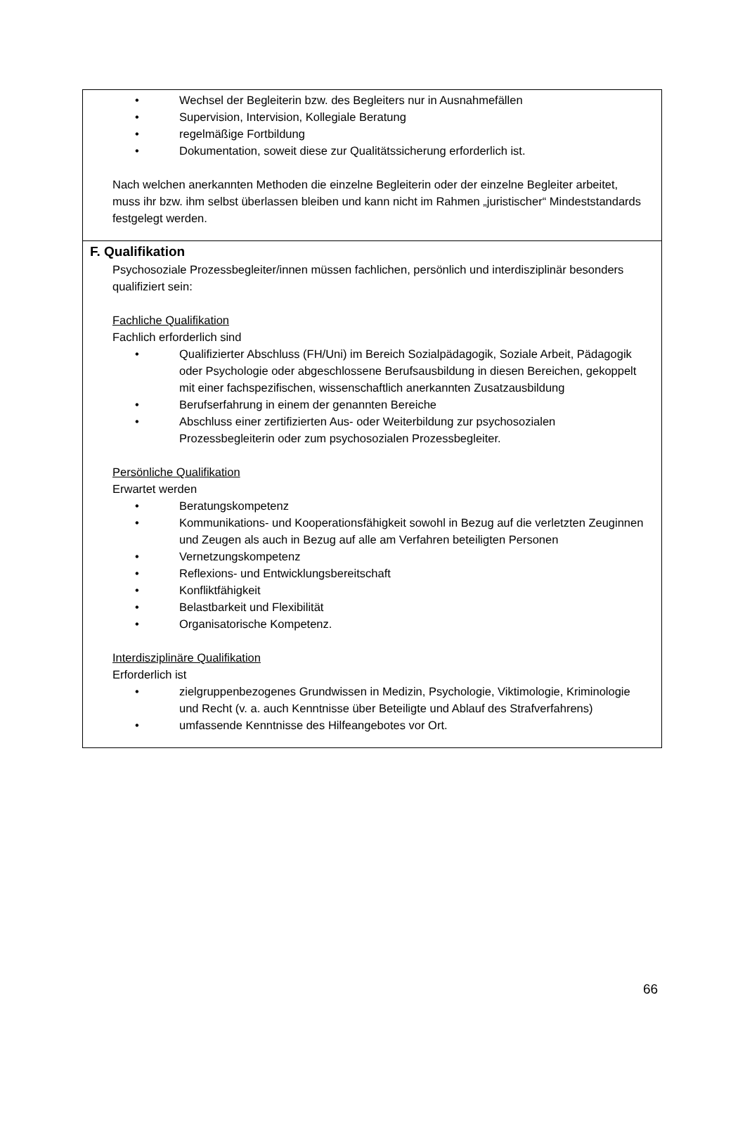• Wechsel der Begleiterin bzw. des Begleiters nur in Ausnahmefällen
• Supervision, Intervision, Kollegiale Beratung
• regelmäßige Fortbildung
• Dokumentation, soweit diese zur Qualitätssicherung erforderlich ist.
Nach welchen anerkannten Methoden die einzelne Begleiterin oder der einzelne Begleiter arbeitet, muss ihr bzw. ihm selbst überlassen bleiben und kann nicht im Rahmen „juristischer“ Mindeststandards festgelegt werden.
F. Qualifikation
Psychosoziale Prozessbegleiter/innen müssen fachlichen, persönlich und interdisziplinär besonders qualifiziert sein:
Fachliche Qualifikation
Fachlich erforderlich sind
• Qualifizierter Abschluss (FH/Uni) im Bereich Sozialpädagogik, Soziale Arbeit, Pädagogik oder Psychologie oder abgeschlossene Berufsausbildung in diesen Bereichen, gekoppelt mit einer fachspezifischen, wissenschaftlich anerkannten Zusatzausbildung
• Berufserfahrung in einem der genannten Bereiche
• Abschluss einer zertifizierten Aus- oder Weiterbildung zur psychosozialen Prozessbegleiterin oder zum psychosozialen Prozessbegleiter.
Persönliche Qualifikation
Erwartet werden
• Beratungskompetenz
• Kommunikations- und Kooperationsfähigkeit sowohl in Bezug auf die verletzten Zeuginnen und Zeugen als auch in Bezug auf alle am Verfahren beteiligten Personen
• Vernetzungskompetenz
• Reflexions- und Entwicklungsbereitschaft
• Konfliktfähigkeit
• Belastbarkeit und Flexibilität
• Organisatorische Kompetenz.
Interdisziplinäre Qualifikation
Erforderlich ist
• zielgruppenbezogenes Grundwissen in Medizin, Psychologie, Viktimologie, Kriminologie und Recht (v. a. auch Kenntnisse über Beteiligte und Ablauf des Strafverfahrens)
• umfassende Kenntnisse des Hilfeangebotes vor Ort.
66